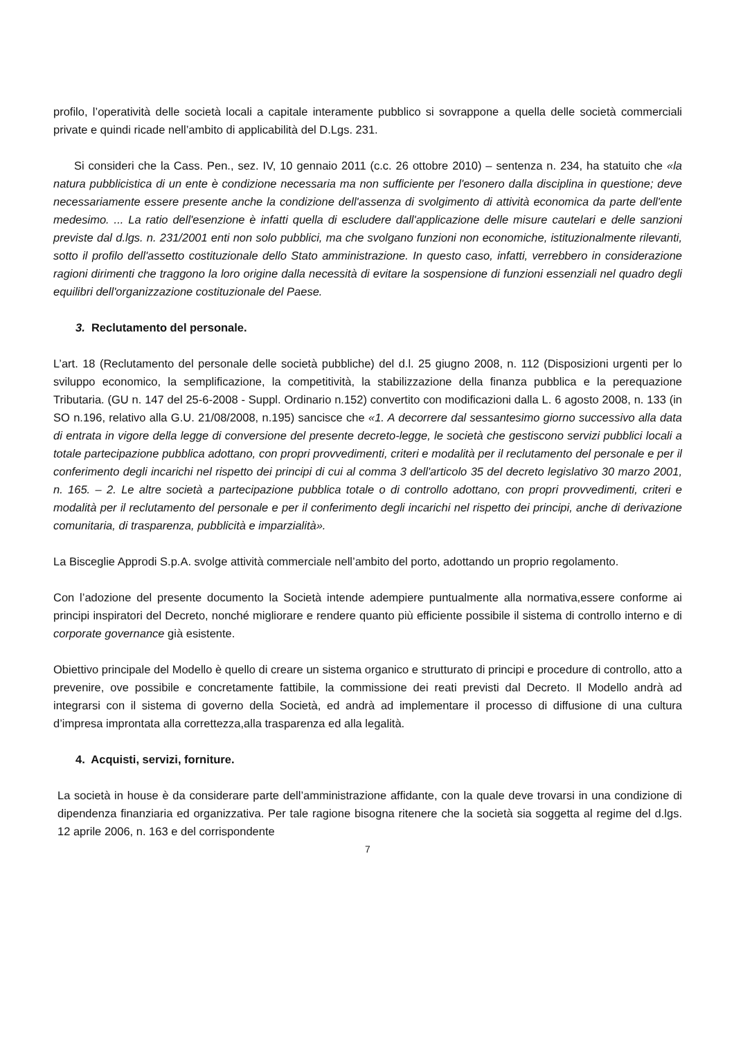profilo, l’operatività delle società locali a capitale interamente pubblico si sovrappone a quella delle società commerciali private e quindi ricade nell’ambito di applicabilità del D.Lgs. 231.
Si consideri che la Cass. Pen., sez. IV, 10 gennaio 2011 (c.c. 26 ottobre 2010) – sentenza n. 234, ha statuito che «la natura pubblicistica di un ente è condizione necessaria ma non sufficiente per l'esonero dalla disciplina in questione; deve necessariamente essere presente anche la condizione dell'assenza di svolgimento di attività economica da parte dell'ente medesimo. ... La ratio dell'esenzione è infatti quella di escludere dall'applicazione delle misure cautelari e delle sanzioni previste dal d.lgs. n. 231/2001 enti non solo pubblici, ma che svolgano funzioni non economiche, istituzionalmente rilevanti, sotto il profilo dell'assetto costituzionale dello Stato amministrazione. In questo caso, infatti, verrebbero in considerazione ragioni dirimenti che traggono la loro origine dalla necessità di evitare la sospensione di funzioni essenziali nel quadro degli equilibri dell'organizzazione costituzionale del Paese.
3. Reclutamento del personale.
L’art. 18 (Reclutamento del personale delle società pubbliche) del d.l. 25 giugno 2008, n. 112 (Disposizioni urgenti per lo sviluppo economico, la semplificazione, la competitività, la stabilizzazione della finanza pubblica e la perequazione Tributaria. (GU n. 147 del 25-6-2008 - Suppl. Ordinario n.152) convertito con modificazioni dalla L. 6 agosto 2008, n. 133 (in SO n.196, relativo alla G.U. 21/08/2008, n.195) sancisce che «1. A decorrere dal sessantesimo giorno successivo alla data di entrata in vigore della legge di conversione del presente decreto-legge, le società che gestiscono servizi pubblici locali a totale partecipazione pubblica adottano, con propri provvedimenti, criteri e modalità per il reclutamento del personale e per il conferimento degli incarichi nel rispetto dei principi di cui al comma 3 dell'articolo 35 del decreto legislativo 30 marzo 2001, n. 165. – 2. Le altre società a partecipazione pubblica totale o di controllo adottano, con propri provvedimenti, criteri e modalità per il reclutamento del personale e per il conferimento degli incarichi nel rispetto dei principi, anche di derivazione comunitaria, di trasparenza, pubblicità e imparzialità».
La Bisceglie Approdi S.p.A. svolge attività commerciale nell’ambito del porto, adottando un proprio regolamento.
Con l’adozione del presente documento la Società intende adempiere puntualmente alla normativa,essere conforme ai principi inspiratori del Decreto, nonché migliorare e rendere quanto più efficiente possibile il sistema di controllo interno e di corporate governance già esistente.
Obiettivo principale del Modello è quello di creare un sistema organico e strutturato di principi e procedure di controllo, atto a prevenire, ove possibile e concretamente fattibile, la commissione dei reati previsti dal Decreto. Il Modello andrà ad integrarsi con il sistema di governo della Società, ed andrà ad implementare il processo di diffusione di una cultura d’impresa improntata alla correttezza,alla trasparenza ed alla legalità.
4. Acquisti, servizi, forniture.
La società in house è da considerare parte dell’amministrazione affidante, con la quale deve trovarsi in una condizione di dipendenza finanziaria ed organizzativa. Per tale ragione bisogna ritenere che la società sia soggetta al regime del d.lgs. 12 aprile 2006, n. 163 e del corrispondente
7